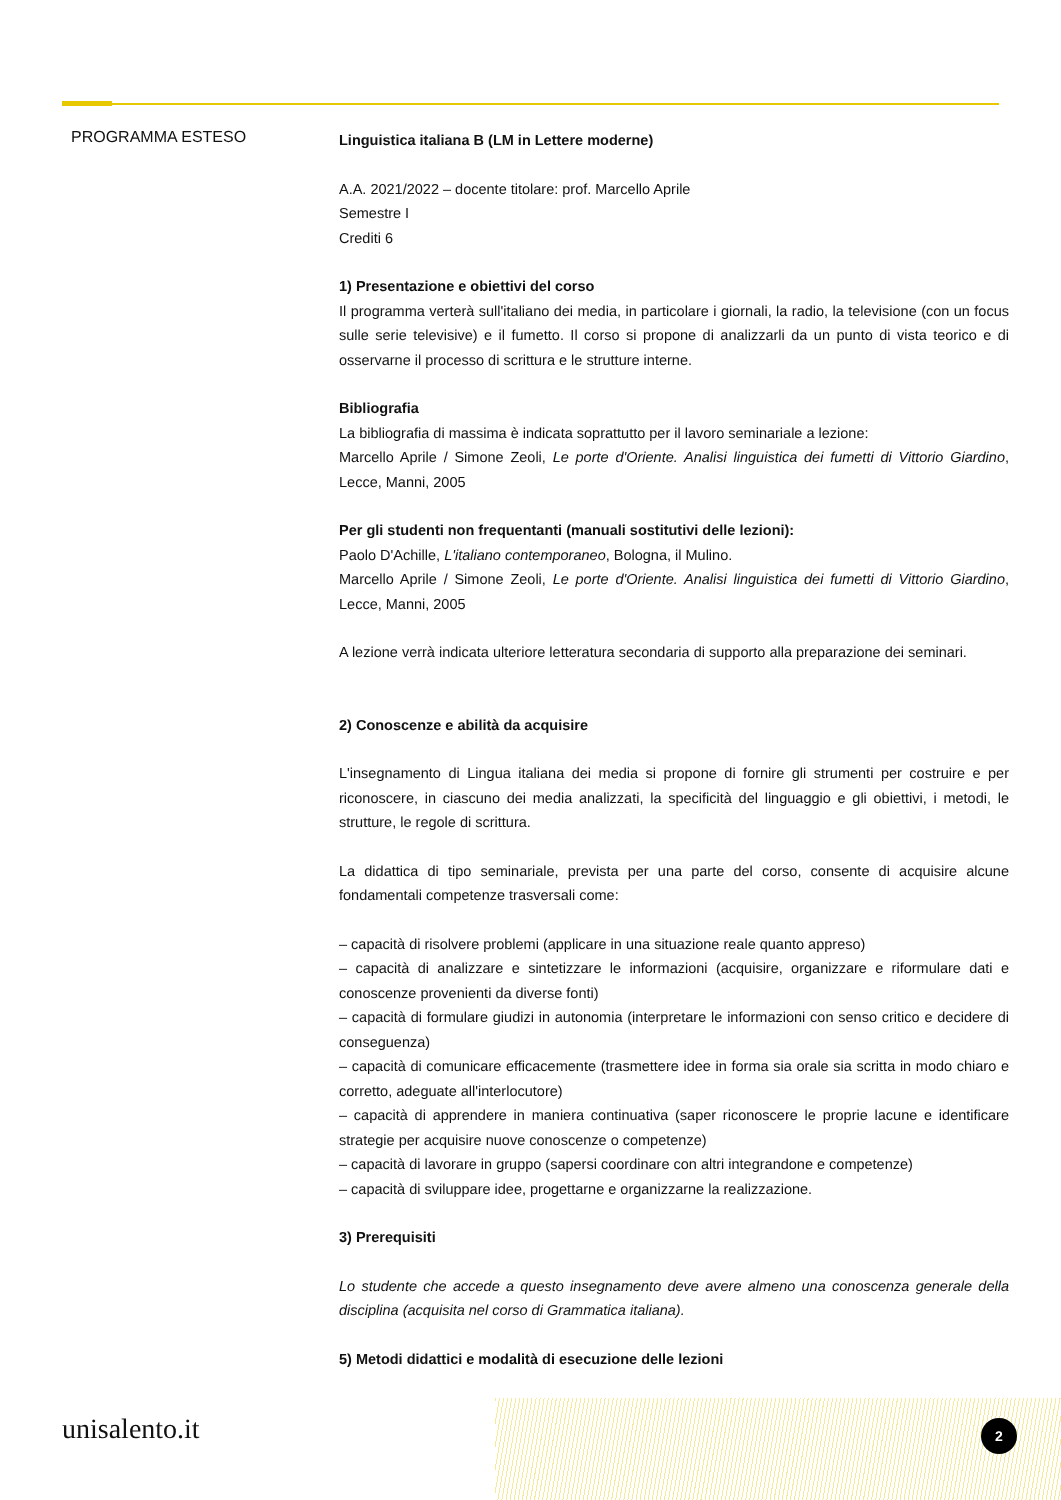PROGRAMMA ESTESO
Linguistica italiana B (LM in Lettere moderne)
A.A. 2021/2022 – docente titolare: prof. Marcello Aprile
Semestre I
Crediti 6
1) Presentazione e obiettivi del corso
Il programma verterà sull'italiano dei media, in particolare i giornali, la radio, la televisione (con un focus sulle serie televisive) e il fumetto. Il corso si propone di analizzarli da un punto di vista teorico e di osservarne il processo di scrittura e le strutture interne.
Bibliografia
La bibliografia di massima è indicata soprattutto per il lavoro seminariale a lezione:
Marcello Aprile / Simone Zeoli, Le porte d'Oriente. Analisi linguistica dei fumetti di Vittorio Giardino, Lecce, Manni, 2005
Per gli studenti non frequentanti (manuali sostitutivi delle lezioni):
Paolo D'Achille, L'italiano contemporaneo, Bologna, il Mulino.
Marcello Aprile / Simone Zeoli, Le porte d'Oriente. Analisi linguistica dei fumetti di Vittorio Giardino, Lecce, Manni, 2005
A lezione verrà indicata ulteriore letteratura secondaria di supporto alla preparazione dei seminari.
2) Conoscenze e abilità da acquisire
L'insegnamento di Lingua italiana dei media si propone di fornire gli strumenti per costruire e per riconoscere, in ciascuno dei media analizzati, la specificità del linguaggio e gli obiettivi, i metodi, le strutture, le regole di scrittura.
La didattica di tipo seminariale, prevista per una parte del corso, consente di acquisire alcune fondamentali competenze trasversali come:
– capacità di risolvere problemi (applicare in una situazione reale quanto appreso)
– capacità di analizzare e sintetizzare le informazioni (acquisire, organizzare e riformulare dati e conoscenze provenienti da diverse fonti)
– capacità di formulare giudizi in autonomia (interpretare le informazioni con senso critico e decidere di conseguenza)
– capacità di comunicare efficacemente (trasmettere idee in forma sia orale sia scritta in modo chiaro e corretto, adeguate all'interlocutore)
– capacità di apprendere in maniera continuativa (saper riconoscere le proprie lacune e identificare strategie per acquisire nuove conoscenze o competenze)
– capacità di lavorare in gruppo (sapersi coordinare con altri integrandone e competenze)
– capacità di sviluppare idee, progettarne e organizzarne la realizzazione.
3) Prerequisiti
Lo studente che accede a questo insegnamento deve avere almeno una conoscenza generale della disciplina (acquisita nel corso di Grammatica italiana).
5) Metodi didattici e modalità di esecuzione delle lezioni
unisalento.it 2